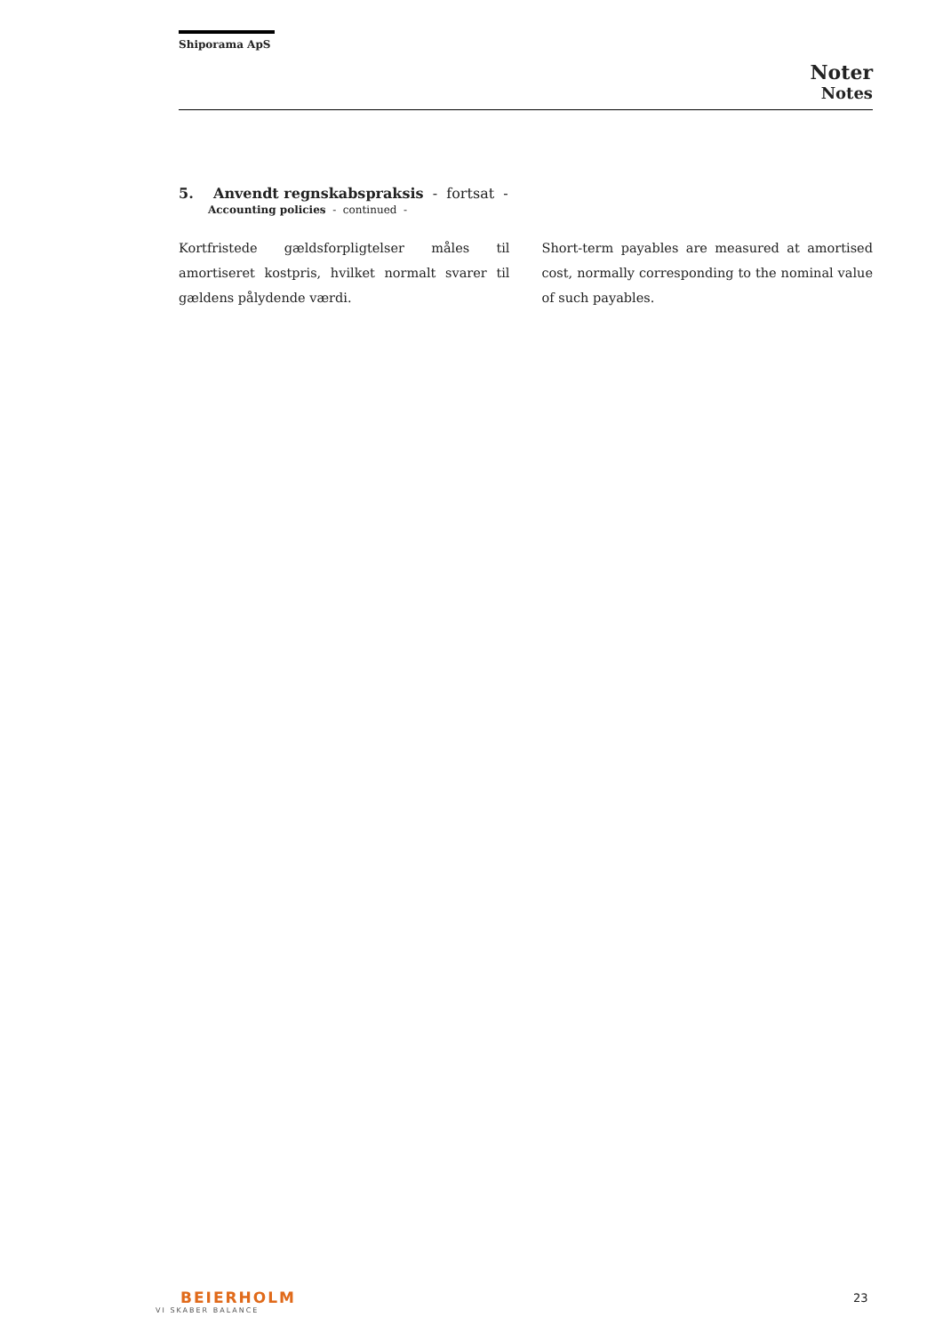Shiporama ApS
Noter
Notes
5. Anvendt regnskabspraksis - fortsat -
Accounting policies - continued -
Kortfristede gældsforpligtelser måles til amortiseret kostpris, hvilket normalt svarer til gældens pålydende værdi.
Short-term payables are measured at amortised cost, normally corresponding to the nominal value of such payables.
BEIERHOLM
VI SKABER BALANCE
23